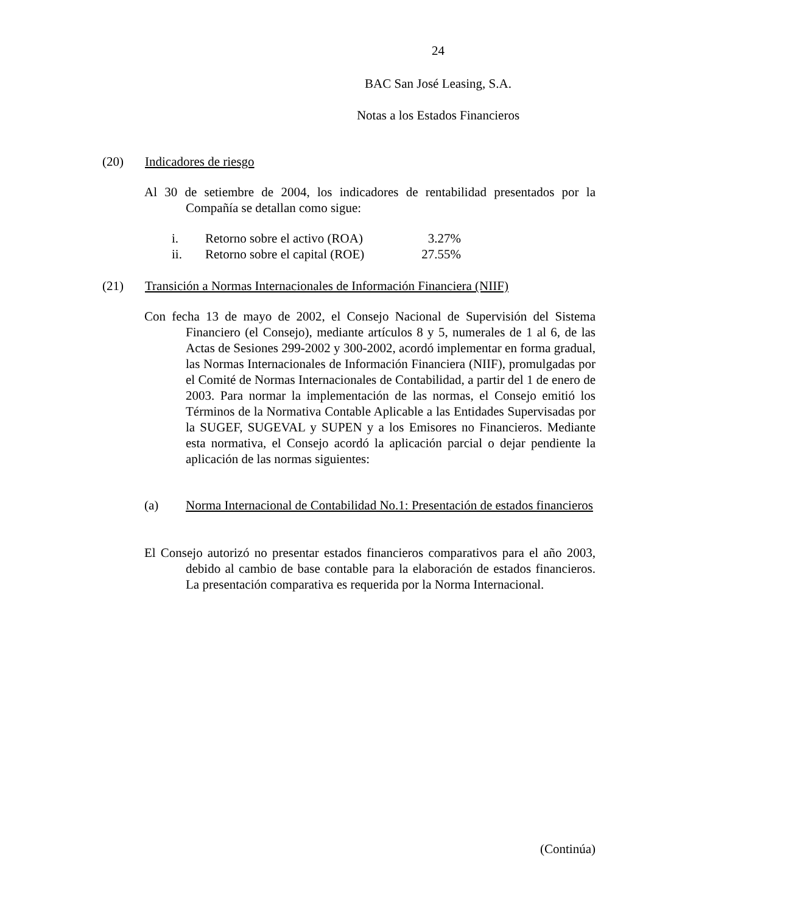24
BAC San José Leasing, S.A.
Notas a los Estados Financieros
(20) Indicadores de riesgo
Al 30 de setiembre de 2004, los indicadores de rentabilidad presentados por la Compañía se detallan como sigue:
| i. | Retorno sobre el activo (ROA) | 3.27% |
| ii. | Retorno sobre el capital (ROE) | 27.55% |
(21) Transición a Normas Internacionales de Información Financiera (NIIF)
Con fecha 13 de mayo de 2002, el Consejo Nacional de Supervisión del Sistema Financiero (el Consejo), mediante artículos 8 y 5, numerales de 1 al 6, de las Actas de Sesiones 299-2002 y 300-2002, acordó implementar en forma gradual, las Normas Internacionales de Información Financiera (NIIF), promulgadas por el Comité de Normas Internacionales de Contabilidad, a partir del 1 de enero de 2003. Para normar la implementación de las normas, el Consejo emitió los Términos de la Normativa Contable Aplicable a las Entidades Supervisadas por la SUGEF, SUGEVAL y SUPEN y a los Emisores no Financieros. Mediante esta normativa, el Consejo acordó la aplicación parcial o dejar pendiente la aplicación de las normas siguientes:
(a) Norma Internacional de Contabilidad No.1: Presentación de estados financieros
El Consejo autorizó no presentar estados financieros comparativos para el año 2003, debido al cambio de base contable para la elaboración de estados financieros. La presentación comparativa es requerida por la Norma Internacional.
(Continúa)